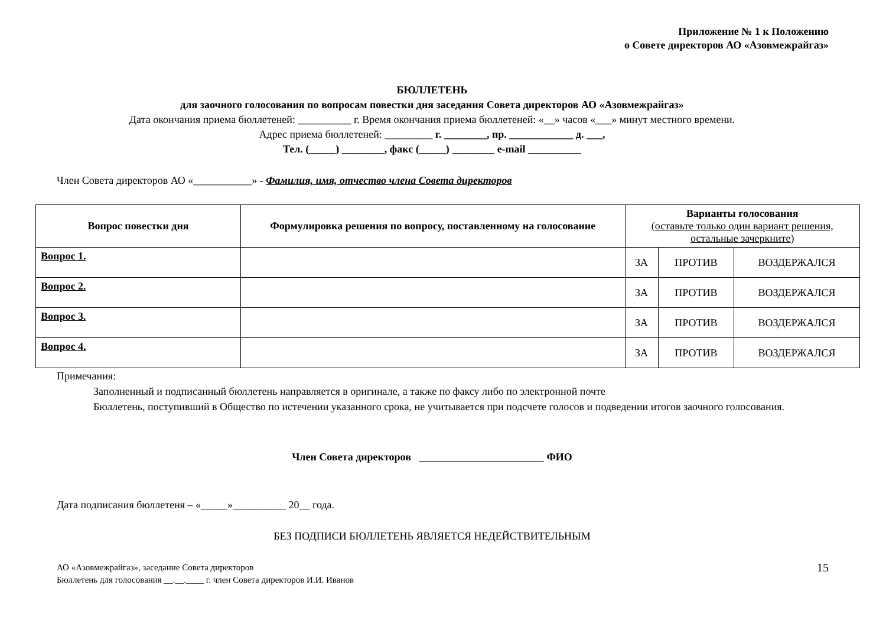Приложение № 1 к Положению
о Совете директоров АО «Азовмежрайгаз»
БЮЛЛЕТЕНЬ
для заочного голосования по вопросам повестки дня заседания Совета директоров АО «Азовмежрайгаз»
Дата окончания приема бюллетеней: __________ г. Время окончания приема бюллетеней: «__» часов «___» минут местного времени.
Адрес приема бюллетеней: _________ г. ________, пр. ____________ д. ___,
Тел. (_____) ________, факс (_____) ________ e-mail __________
Член Совета директоров АО «___________» - Фамилия, имя, отчество члена Совета директоров
| Вопрос повестки дня | Формулировка решения по вопросу, поставленному на голосование | Варианты голосования (оставьте только один вариант решения, остальные зачеркните ) | | |
| --- | --- | --- | --- | --- |
| Вопрос 1. | | ЗА | ПРОТИВ | ВОЗДЕРЖАЛСЯ |
| Вопрос 2. | | ЗА | ПРОТИВ | ВОЗДЕРЖАЛСЯ |
| Вопрос 3. | | ЗА | ПРОТИВ | ВОЗДЕРЖАЛСЯ |
| Вопрос 4. | | ЗА | ПРОТИВ | ВОЗДЕРЖАЛСЯ |
Примечания:
Заполненный и подписанный бюллетень направляется в оригинале, а также по факсу либо по электронной почте
Бюллетень, поступивший в Общество по истечении указанного срока, не учитывается при подсчете голосов и подведении итогов заочного голосования.
Член Совета директоров ФИО
Дата подписания бюллетеня – «_____»__________ 20__ года.
БЕЗ ПОДПИСИ БЮЛЛЕТЕНЬ ЯВЛЯЕТСЯ НЕДЕЙСТВИТЕЛЬНЫМ
АО «Азовмежрайгаз», заседание Совета директоров
Бюллетень для голосования __.__.____ г. член Совета директоров И.И. Иванов
15